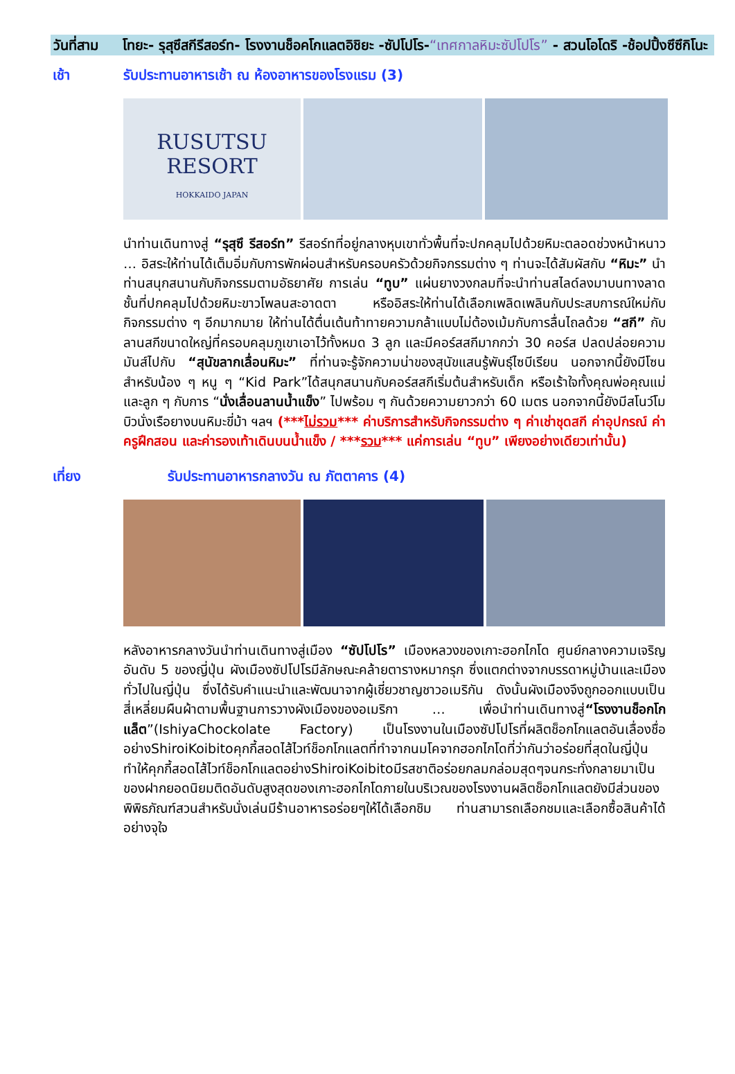วันที่สาม โทยะ- รุสุซึสกีรีสอร์ท- โรงงานช็อคโกแลตอิชิยะ -ซัปโปโร-“เทศกาลหิมะซัปโปโร” - สวนโอโดริ -ช้อปปิ้งซึซึกิโนะ
เช้า รับประทานอาหารเช้า ณ ห้องอาหารของโรงแรม (3)
RUSUTSU
RESORT
HOKKAIDO JAPAN
นำท่านเดินทางสู่ “รุสุซึ รีสอร์ท” รีสอร์ทที่อยู่กลางหุบเขาทั่วพื้นที่จะปกคลุมไปด้วยหิมะตลอดช่วงหน้าหนาว … อิสระให้ท่านได้เต็มอิ่มกับการพักผ่อนสำหรับครอบครัวด้วยกิจกรรมต่าง ๆ ท่านจะได้สัมผัสกับ “หิมะ” นำท่านสนุกสนานกับกิจกรรมตามอัธยาศัย การเล่น “ทูบ” แผ่นยางวงกลมที่จะนำท่านสไลด์ลงมาบนทางลาดชั้นที่ปกคลุมไปด้วยหิมะขาวโพลนสะอาดตา หรืออิสระให้ท่านได้เลือกเพลิดเพลินกับประสบการณ์ใหม่กับกิจกรรมต่าง ๆ อีกมากมาย ให้ท่านได้ตื่นเต้นท้าทายความกล้าแบบไม่ต้องเม้มกับการลื่นไถลด้วย “สกี” กับลานสกีขนาดใหญ่ที่ครอบคลุมภูเขาเอาไว้ทั้งหมด 3 ลูก และมีคอร์สสกีมากกว่า 30 คอร์ส ปลดปล่อยความมันส์ไปกับ “สุนัขลากเลื่อนหิมะ” ที่ท่านจะรู้จักความน่าของสุนัขแสนรู้พันธุ์ไซบีเรียน นอกจากนี้ยังมีโซนสำหรับน้อง ๆ หนู ๆ “Kid Park”ได้สนุกสนานกับคอร์สสกีเริ่มต้นสำหรับเด็ก หรือเร้าใจทั้งคุณพ่อคุณแม่และลูก ๆ กับการ “นั่งเลื่อนลานน้ำแข็ง” ไปพร้อม ๆ กันด้วยความยาวกว่า 60 เมตร นอกจากนี้ยังมีสโนว์โมบิวนั่งเรือยางบนหิมะขี่ม้า ฯลฯ (***ไม่รวม*** ค่าบริการสำหรับกิจกรรมต่าง ๆ ค่าเช่าชุดสกี ค่าอุปกรณ์ ค่าครูฝึกสอน และค่ารองเท้าเดินบนน้ำแข็ง / ***รวม*** แค่การเล่น “ทูบ” เพียงอย่างเดียวเท่านั้น)
เที่ยง รับประทานอาหารกลางวัน ณ ภัตตาคาร (4)
หลังอาหารกลางวันนำท่านเดินทางสู่เมือง “ซัปโปโร” เมืองหลวงของเกาะฮอกไกโด ศูนย์กลางความเจริญอันดับ 5 ของญี่ปุ่น ผังเมืองซัปโปโรมีลักษณะคล้ายตารางหมากรุก ซึ่งแตกต่างจากบรรดาหมู่บ้านและเมืองทั่วไปในญี่ปุ่น ซึ่งได้รับคำแนะนำและพัฒนาจากผู้เชี่ยวชาญชาวอเมริกัน ดังนั้นผังเมืองจึงถูกออกแบบเป็นสี่เหลี่ยมผืนผ้าตามพื้นฐานการวางผังเมืองของอเมริกา … เพื่อนำท่านเดินทางสู่“โรงงานช็อกโกแล็ต”(IshiyaChockolate Factory) เป็นโรงงานในเมืองซัปโปโรที่ผลิตช็อกโกแลตอันเลื่องชื่ออย่างShiroiKoibitoคุกกี้สอดไส้ไวท์ช็อกโกแลตที่ทำจากนมโคจากฮอกไกโดที่ว่ากันว่าอร่อยที่สุดในญี่ปุ่นทำให้คุกกี้สอดไส้ไวท์ช็อกโกแลตอย่างShiroiKoibitoมีรสชาติอร่อยกลมกล่อมสุดๆจนกระทั่งกลายมาเป็นของฝากยอดนิยมติดอันดับสูงสุดของเกาะฮอกไกโดภายในบริเวณของโรงงานผลิตช็อกโกแลตยังมีส่วนของพิพิธภัณฑ์สวนสำหรับนั่งเล่นมีร้านอาหารอร่อยๆให้ได้เลือกชิม ท่านสามารถเลือกชมและเลือกซื้อสินค้าได้อย่างจุใจ